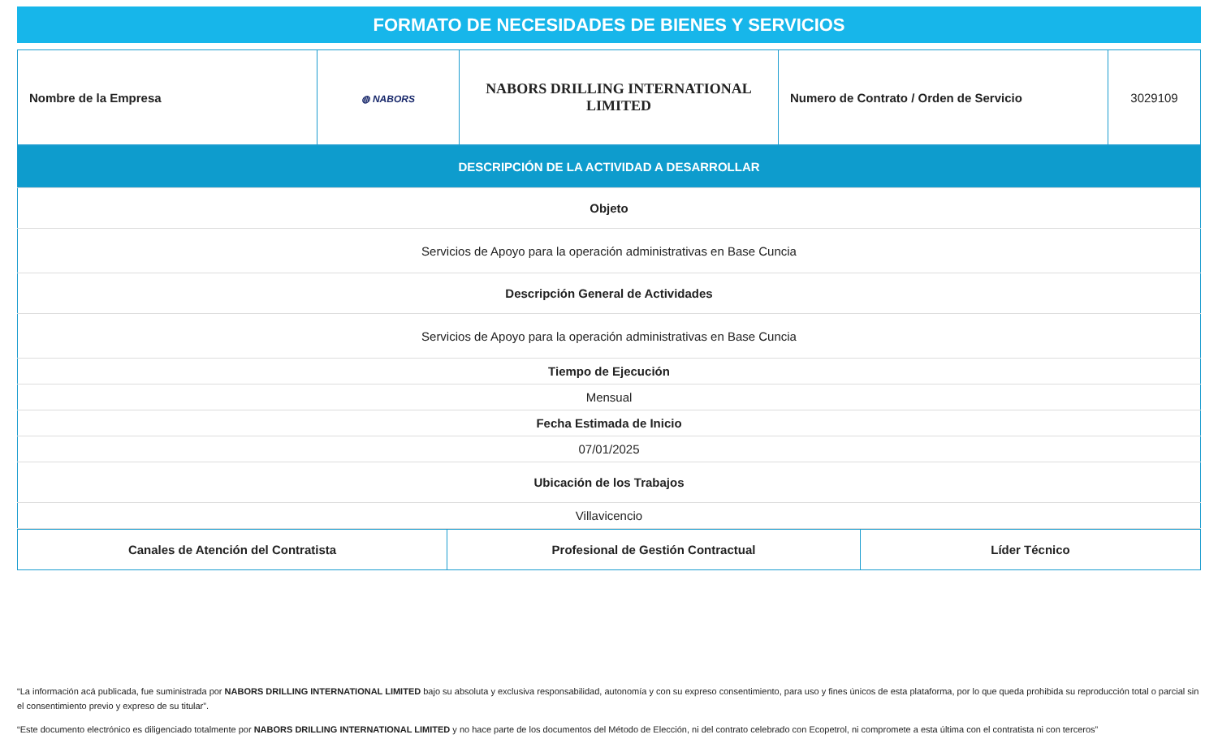FORMATO DE NECESIDADES DE BIENES Y SERVICIOS
| Nombre de la Empresa | ◍ NABORS | NABORS DRILLING INTERNATIONAL LIMITED | Numero de Contrato / Orden de Servicio | 3029109 |
| DESCRIPCIÓN DE LA ACTIVIDAD A DESARROLLAR |
| Objeto |
| Servicios de Apoyo para la operación administrativas en Base Cuncia |
| Descripción General de Actividades |
| Servicios de Apoyo para la operación administrativas en Base Cuncia |
| Tiempo de Ejecución |
| Mensual |
| Fecha Estimada de Inicio |
| 07/01/2025 |
| Ubicación de los Trabajos |
| Villavicencio |
| Canales de Atención del Contratista | Profesional de Gestión Contractual | Líder Técnico |
“La información acá publicada, fue suministrada por NABORS DRILLING INTERNATIONAL LIMITED bajo su absoluta y exclusiva responsabilidad, autonomía y con su expreso consentimiento, para uso y fines únicos de esta plataforma, por lo que queda prohibida su reproducción total o parcial sin el consentimiento previo y expreso de su titular”.
“Este documento electrónico es diligenciado totalmente por NABORS DRILLING INTERNATIONAL LIMITED y no hace parte de los documentos del Método de Elección, ni del contrato celebrado con Ecopetrol, ni compromete a esta última con el contratista ni con terceros”